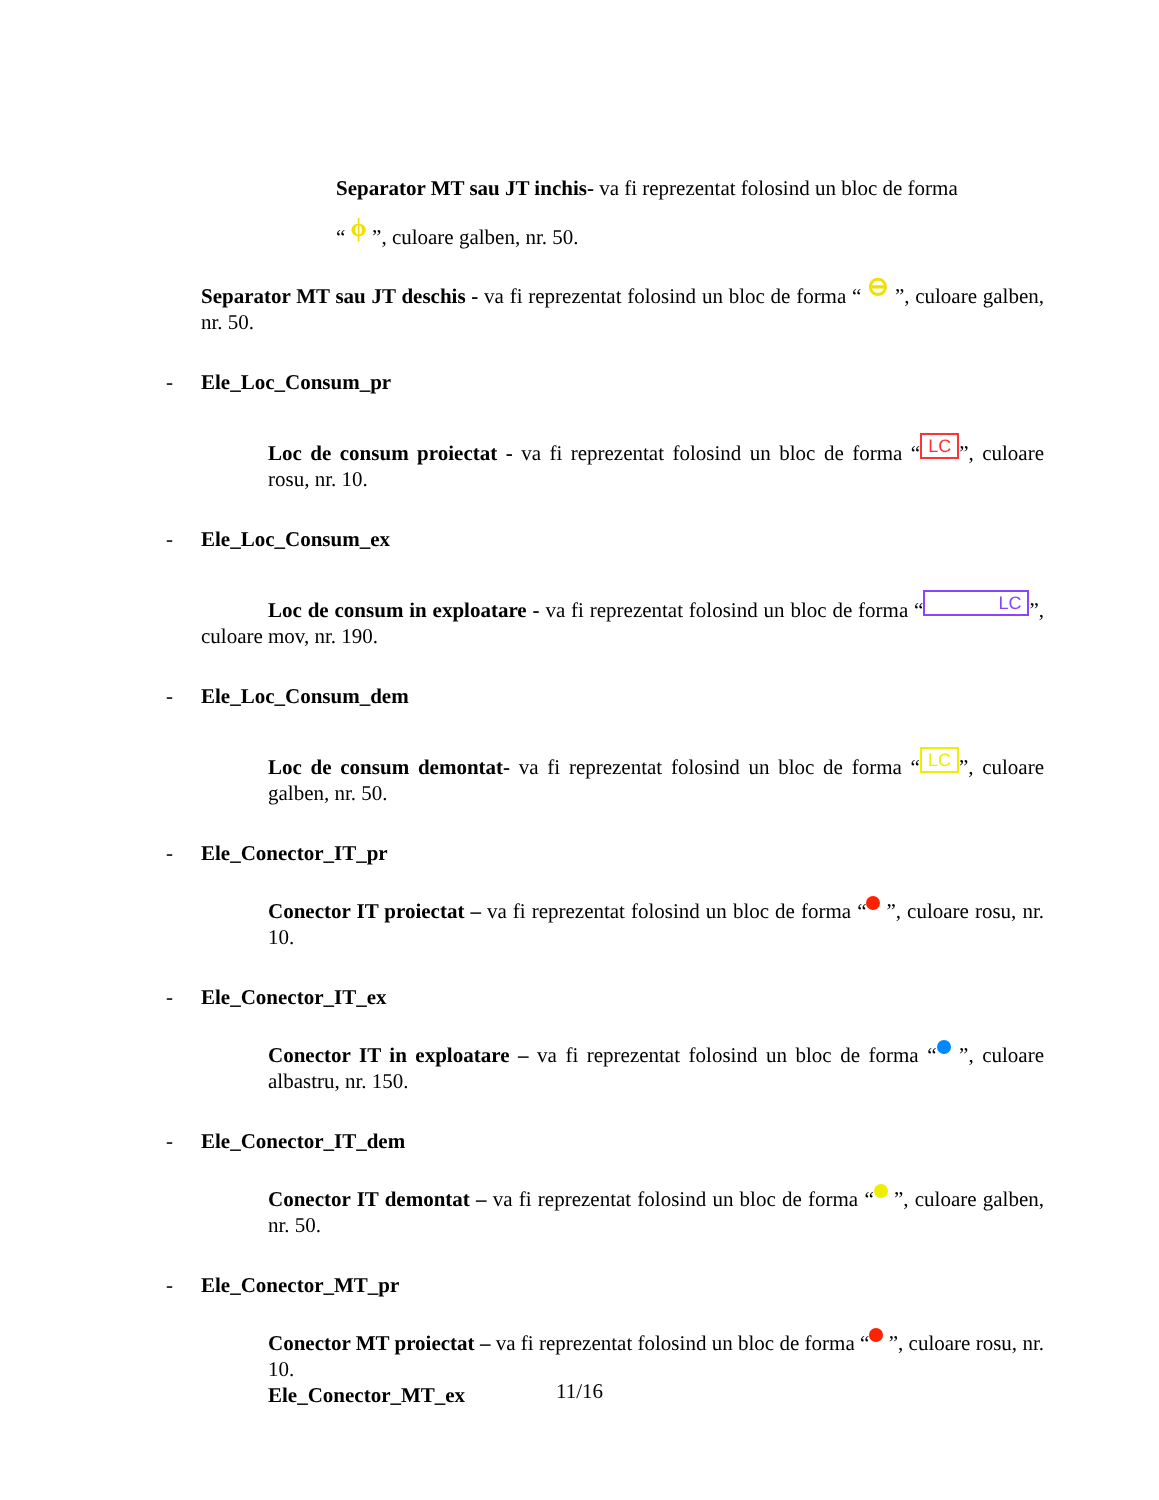Separator MT sau JT inchis- va fi reprezentat folosind un bloc de forma
“ ϕ ”, culoare galben, nr. 50.
Separator MT sau JT deschis - va fi reprezentat folosind un bloc de forma “ ⊖ ”, culoare galben, nr. 50.
- Ele_Loc_Consum_pr
Loc de consum proiectat - va fi reprezentat folosind un bloc de forma “LC”, culoare rosu, nr. 10.
- Ele_Loc_Consum_ex
Loc de consum in exploatare - va fi reprezentat folosind un bloc de forma “LC”, culoare mov, nr. 190.
- Ele_Loc_Consum_dem
Loc de consum demontat- va fi reprezentat folosind un bloc de forma “LC”, culoare galben, nr. 50.
- Ele_Conector_IT_pr
Conector IT proiectat – va fi reprezentat folosind un bloc de forma “ ”, culoare rosu, nr. 10.
- Ele_Conector_IT_ex
Conector IT in exploatare – va fi reprezentat folosind un bloc de forma “ ”, culoare albastru, nr. 150.
- Ele_Conector_IT_dem
Conector IT demontat – va fi reprezentat folosind un bloc de forma “ ”, culoare galben, nr. 50.
- Ele_Conector_MT_pr
Conector MT proiectat – va fi reprezentat folosind un bloc de forma “ ”, culoare rosu, nr. 10.
Ele_Conector_MT_ex
11/16